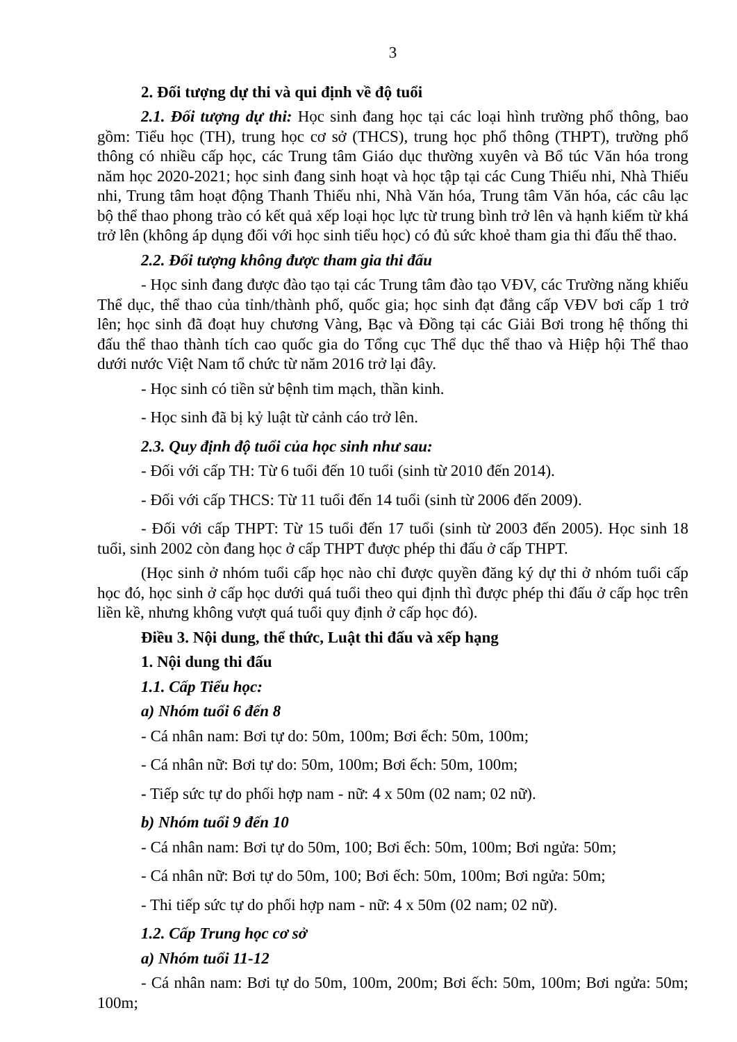3
2. Đối tượng dự thi và qui định về độ tuổi
2.1. Đối tượng dự thi: Học sinh đang học tại các loại hình trường phổ thông, bao gồm: Tiểu học (TH), trung học cơ sở (THCS), trung học phổ thông (THPT), trường phổ thông có nhiều cấp học, các Trung tâm Giáo dục thường xuyên và Bổ túc Văn hóa trong năm học 2020-2021; học sinh đang sinh hoạt và học tập tại các Cung Thiếu nhi, Nhà Thiếu nhi, Trung tâm hoạt động Thanh Thiếu nhi, Nhà Văn hóa, Trung tâm Văn hóa, các câu lạc bộ thể thao phong trào có kết quả xếp loại học lực từ trung bình trở lên và hạnh kiểm từ khá trở lên (không áp dụng đối với học sinh tiểu học) có đủ sức khoẻ tham gia thi đấu thể thao.
2.2. Đối tượng không được tham gia thi đấu
- Học sinh đang được đào tạo tại các Trung tâm đào tạo VĐV, các Trường năng khiếu Thể dục, thể thao của tỉnh/thành phố, quốc gia; học sinh đạt đẳng cấp VĐV bơi cấp 1 trở lên; học sinh đã đoạt huy chương Vàng, Bạc và Đồng tại các Giải Bơi trong hệ thống thi đấu thể thao thành tích cao quốc gia do Tổng cục Thể dục thể thao và Hiệp hội Thể thao dưới nước Việt Nam tổ chức từ năm 2016 trở lại đây.
- Học sinh có tiền sử bệnh tim mạch, thần kinh.
- Học sinh đã bị kỷ luật từ cảnh cáo trở lên.
2.3. Quy định độ tuổi của học sinh như sau:
- Đối với cấp TH: Từ 6 tuổi đến 10 tuổi (sinh từ 2010 đến 2014).
- Đối với cấp THCS: Từ 11 tuổi đến 14 tuổi (sinh từ 2006 đến 2009).
- Đối với cấp THPT: Từ 15 tuổi đến 17 tuổi (sinh từ 2003 đến 2005). Học sinh 18 tuổi, sinh 2002 còn đang học ở cấp THPT được phép thi đấu ở cấp THPT.
(Học sinh ở nhóm tuổi cấp học nào chỉ được quyền đăng ký dự thi ở nhóm tuổi cấp học đó, học sinh ở cấp học dưới quá tuổi theo qui định thì được phép thi đấu ở cấp học trên liền kề, nhưng không vượt quá tuổi quy định ở cấp học đó).
Điều 3. Nội dung, thể thức, Luật thi đấu và xếp hạng
1. Nội dung thi đấu
1.1. Cấp Tiểu học:
a) Nhóm tuổi 6 đến 8
- Cá nhân nam: Bơi tự do: 50m, 100m; Bơi ếch: 50m, 100m;
- Cá nhân nữ: Bơi tự do: 50m, 100m; Bơi ếch: 50m, 100m;
- Tiếp sức tự do phối hợp nam - nữ: 4 x 50m (02 nam; 02 nữ).
b) Nhóm tuổi 9 đến 10
- Cá nhân nam: Bơi tự do 50m, 100; Bơi ếch: 50m, 100m; Bơi ngửa: 50m;
- Cá nhân nữ: Bơi tự do 50m, 100; Bơi ếch: 50m, 100m; Bơi ngửa: 50m;
- Thi tiếp sức tự do phối hợp nam - nữ: 4 x 50m (02 nam; 02 nữ).
1.2. Cấp Trung học cơ sở
a) Nhóm tuổi 11-12
- Cá nhân nam: Bơi tự do 50m, 100m, 200m; Bơi ếch: 50m, 100m; Bơi ngửa: 50m; 100m;